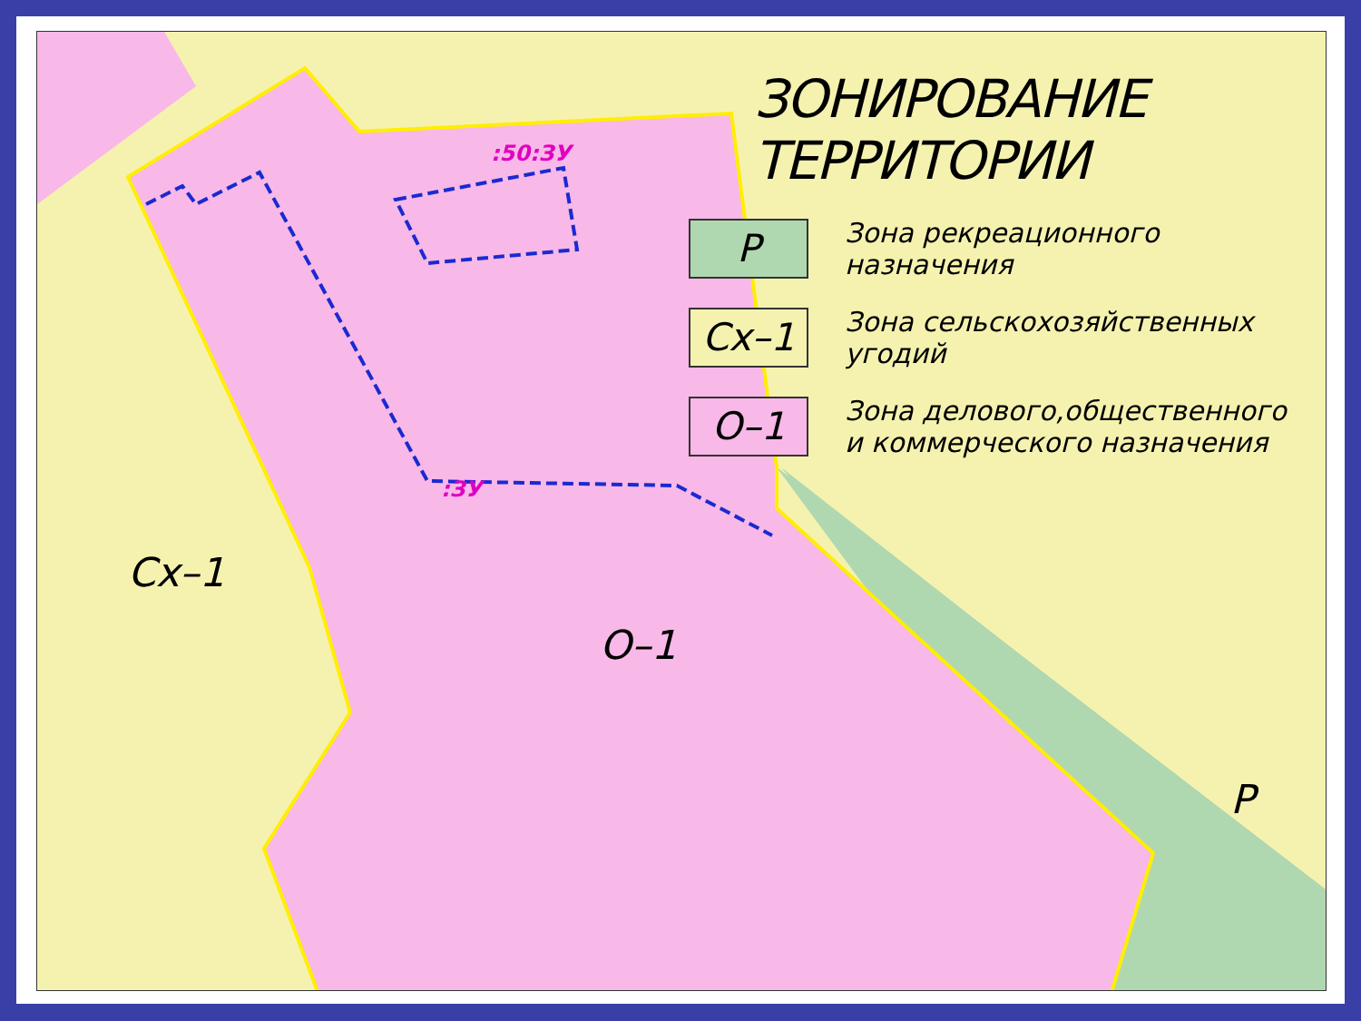ЗОНИРОВАНИЕ ТЕРРИТОРИИ
Р
Зона рекреационного назначения
Сх–1
Зона сельскохозяйственных угодий
О–1
Зона делового,общественного
и коммерческого назначения
:50:ЗУ
:ЗУ
Сх–1
О–1
Р